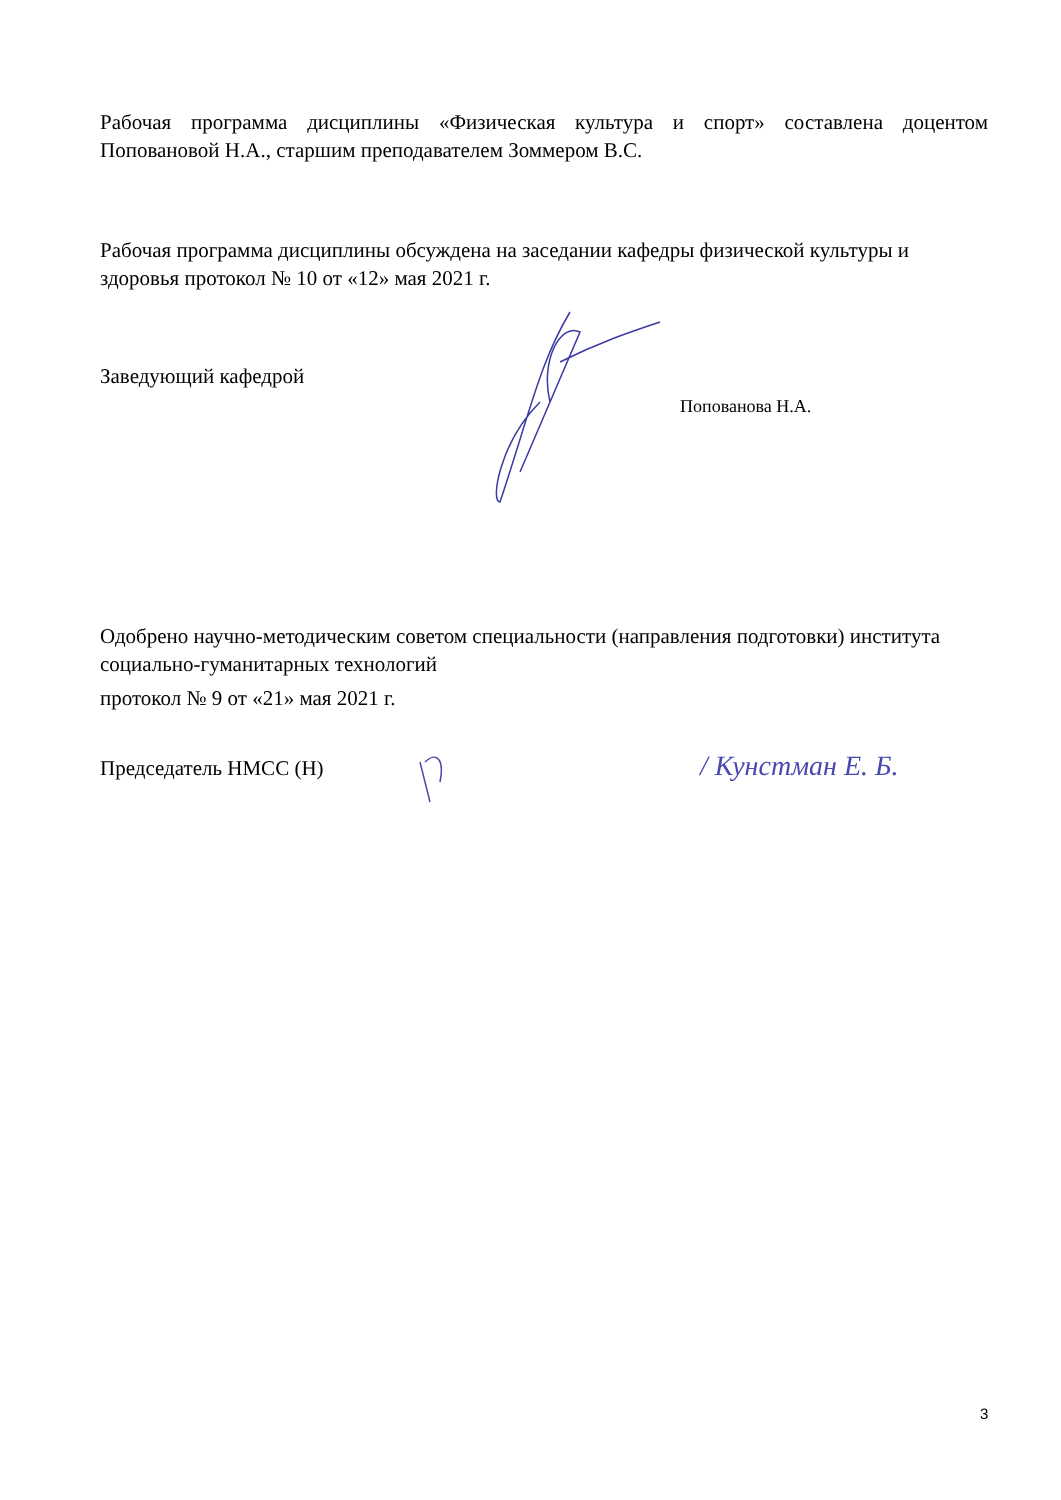Рабочая программа дисциплины «Физическая культура и спорт» составлена доцентом Поповановой Н.А., старшим преподавателем Зоммером В.С.
Рабочая программа дисциплины обсуждена на заседании кафедры физической культуры и здоровья протокол № 10 от «12» мая 2021 г.
Заведующий кафедрой
Попованова Н.А.
Одобрено научно-методическим советом специальности (направления подготовки) института социально-гуманитарных технологий
протокол № 9 от «21» мая 2021 г.
Председатель НМСС (Н)
/ Кунстман Е. Б.
3